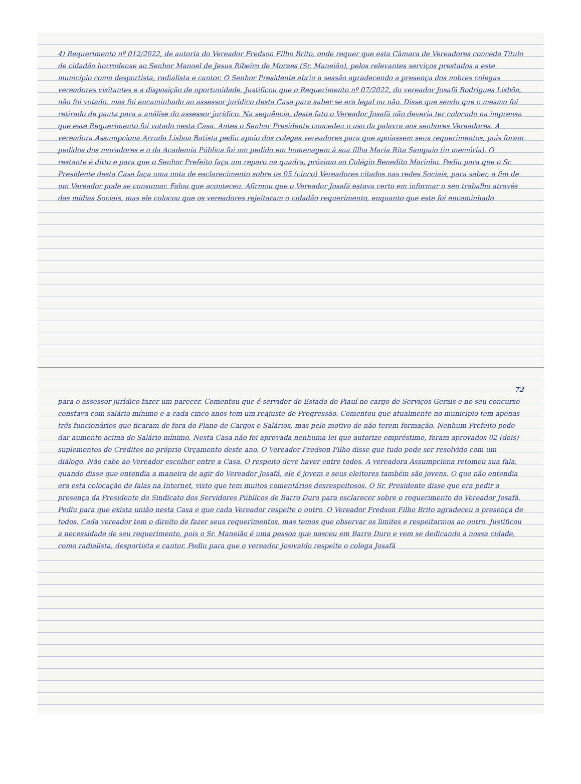4) Requerimento nº 012/2022, de autoria do Vereador Fredson Filho Brito, onde requer que esta Câmara de Vereadores conceda Título de cidadão horrodense ao Senhor Manoel de Jesus Ribeiro de Moraes (Sr. Maneião), pelos relevantes serviços prestados a este município como desportista, radialista e cantor. O Senhor Presidente abriu a sessão agradecendo a presença dos nobres colegas vereadores visitantes e a disposição de oportunidade. Justificou que o Requerimento nº 07/2022, do vereador Josafá Rodrigues Lisbôa, não foi votado, mas foi encaminhado ao assessor jurídico desta Casa para saber se era legal ou não. Disse que sendo que o mesmo foi retirado de pauta para a análise do assessor jurídico. Na sequência, deste fato o Vereador Josafá não deveria ter colocado na imprensa que este Requerimento foi votado nesta Casa. Antes o Senhor Presidente concedeu o uso da palavra aos senhores Vereadores. A vereadora Assumpciona Arruda Lisboa Batista pediu apoio dos colegas vereadores para que apoiassem seus requerimentos, pois foram pedidos dos moradores e o da Academia Pública foi um pedido em homenagem à sua filha Maria Rita Sampaio (in memória). O restante é ditto e para que o Senhor Prefeito faça um reparo na quadra, próximo ao Colégio Benedito Marinho. Pediu para que o Sr. Presidente desta Casa faça uma nota de esclarecimento sobre os 05 (cinco) Vereadores citados nas redes Sociais, para saber, a fim de um Vereador pode se consumar. Falou que aconteceu. Afirmou que o Vereador Josafá estava certo em informar o seu trabalho através das mídias Sociais, mas ele colocou que os vereadores rejeitaram o cidadão requerimento, enquanto que este foi encaminhado
72
para o assessor jurídico fazer um parecer. Comentou que é servidor do Estado do Piauí no cargo de Serviços Gerais e no seu concurso constava com salário mínimo e a cada cinco anos tem um reajuste de Progressão. Comentou que atualmente no município tem apenas três funcionários que ficaram de fora do Plano de Cargos e Salários, mas pelo motivo de não terem formação. Nenhum Prefeito pode dar aumento acima do Salário mínimo. Nesta Casa não foi aprovada nenhuma lei que autorize empréstimo, foram aprovados 02 (dois) suplementos de Créditos no próprio Orçamento deste ano. O Vereador Fredson Filho disse que tudo pode ser resolvido com um diálogo. Não cabe ao Vereador escolher entre a Casa. O respeito deve haver entre todos. A vereadora Assumpciona retomou sua fala, quando disse que entendia a maneira de agir do Vereador Josafá, ele é jovem e seus eleitores também são jovens. O que não entendia era esta colocação de falas na Internet, visto que tem muitos comentários desrespeitosos. O Sr. Presidente disse que era pedir a presença da Presidente do Sindicato dos Servidores Públicos de Barro Duro para esclarecer sobre o requerimento do Vereador Josafá. Pediu para que exista união nesta Casa e que cada Vereador respeite o outro. O Vereador Fredson Filho Brito agradeceu a presença de todos. Cada vereador tem o direito de fazer seus requerimentos, mas temos que observar os limites e respeitarmos ao outro. Justificou a necessidade de seu requerimento, pois o Sr. Maneião é uma pessoa que nasceu em Barro Duro e vem se dedicando à nossa cidade, como radialista, desportista e cantor. Pediu para que o vereador Josivaldo respeite o colega Josafá